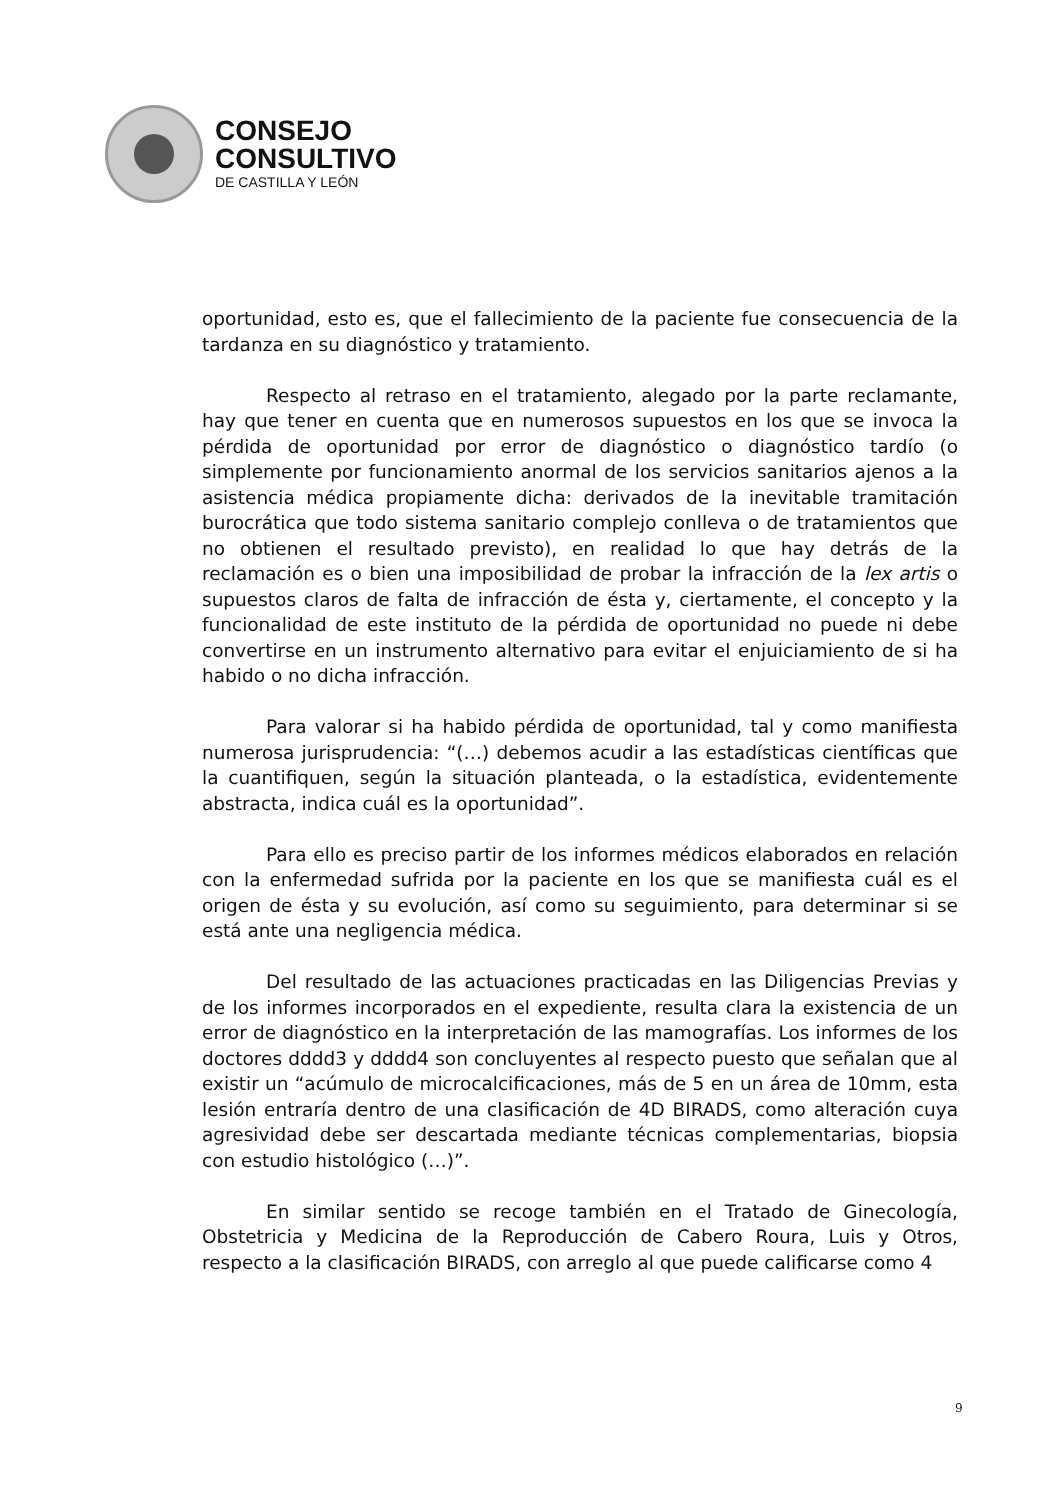CONSEJO
CONSULTIVO
DE CASTILLA Y LEÓN
oportunidad, esto es, que el fallecimiento de la paciente fue consecuencia de la tardanza en su diagnóstico y tratamiento.
Respecto al retraso en el tratamiento, alegado por la parte reclamante, hay que tener en cuenta que en numerosos supuestos en los que se invoca la pérdida de oportunidad por error de diagnóstico o diagnóstico tardío (o simplemente por funcionamiento anormal de los servicios sanitarios ajenos a la asistencia médica propiamente dicha: derivados de la inevitable tramitación burocrática que todo sistema sanitario complejo conlleva o de tratamientos que no obtienen el resultado previsto), en realidad lo que hay detrás de la reclamación es o bien una imposibilidad de probar la infracción de la lex artis o supuestos claros de falta de infracción de ésta y, ciertamente, el concepto y la funcionalidad de este instituto de la pérdida de oportunidad no puede ni debe convertirse en un instrumento alternativo para evitar el enjuiciamiento de si ha habido o no dicha infracción.
Para valorar si ha habido pérdida de oportunidad, tal y como manifiesta numerosa jurisprudencia: “(…) debemos acudir a las estadísticas científicas que la cuantifiquen, según la situación planteada, o la estadística, evidentemente abstracta, indica cuál es la oportunidad”.
Para ello es preciso partir de los informes médicos elaborados en relación con la enfermedad sufrida por la paciente en los que se manifiesta cuál es el origen de ésta y su evolución, así como su seguimiento, para determinar si se está ante una negligencia médica.
Del resultado de las actuaciones practicadas en las Diligencias Previas y de los informes incorporados en el expediente, resulta clara la existencia de un error de diagnóstico en la interpretación de las mamografías. Los informes de los doctores dddd3 y dddd4 son concluyentes al respecto puesto que señalan que al existir un “acúmulo de microcalcificaciones, más de 5 en un área de 10mm, esta lesión entraría dentro de una clasificación de 4D BIRADS, como alteración cuya agresividad debe ser descartada mediante técnicas complementarias, biopsia con estudio histológico (…)”.
En similar sentido se recoge también en el Tratado de Ginecología, Obstetricia y Medicina de la Reproducción de Cabero Roura, Luis y Otros, respecto a la clasificación BIRADS, con arreglo al que puede calificarse como 4
9